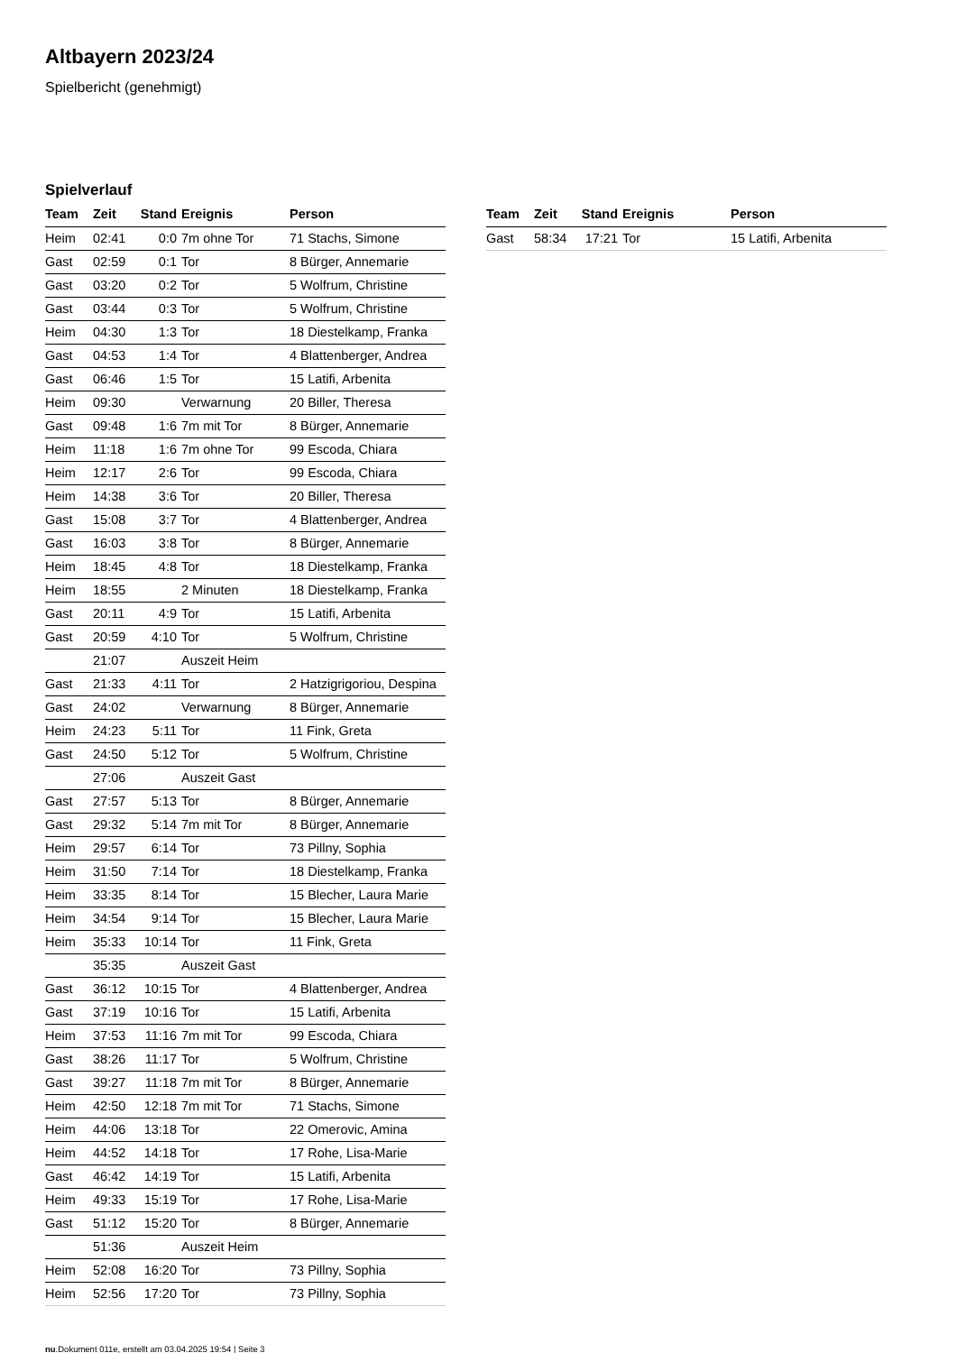Altbayern 2023/24
Spielbericht (genehmigt)
Spielverlauf
| Team | Zeit | Stand | Ereignis | Person |
| --- | --- | --- | --- | --- |
| Heim | 02:41 | 0:0 | 7m ohne Tor | 71 Stachs, Simone |
| Gast | 02:59 | 0:1 | Tor | 8 Bürger, Annemarie |
| Gast | 03:20 | 0:2 | Tor | 5 Wolfrum, Christine |
| Gast | 03:44 | 0:3 | Tor | 5 Wolfrum, Christine |
| Heim | 04:30 | 1:3 | Tor | 18 Diestelkamp, Franka |
| Gast | 04:53 | 1:4 | Tor | 4 Blattenberger, Andrea |
| Gast | 06:46 | 1:5 | Tor | 15 Latifi, Arbenita |
| Heim | 09:30 | | Verwarnung | 20 Biller, Theresa |
| Gast | 09:48 | 1:6 | 7m mit Tor | 8 Bürger, Annemarie |
| Heim | 11:18 | 1:6 | 7m ohne Tor | 99 Escoda, Chiara |
| Heim | 12:17 | 2:6 | Tor | 99 Escoda, Chiara |
| Heim | 14:38 | 3:6 | Tor | 20 Biller, Theresa |
| Gast | 15:08 | 3:7 | Tor | 4 Blattenberger, Andrea |
| Gast | 16:03 | 3:8 | Tor | 8 Bürger, Annemarie |
| Heim | 18:45 | 4:8 | Tor | 18 Diestelkamp, Franka |
| Heim | 18:55 | | 2 Minuten | 18 Diestelkamp, Franka |
| Gast | 20:11 | 4:9 | Tor | 15 Latifi, Arbenita |
| Gast | 20:59 | 4:10 | Tor | 5 Wolfrum, Christine |
| | 21:07 | | Auszeit Heim | |
| Gast | 21:33 | 4:11 | Tor | 2 Hatzigrigoriou, Despina |
| Gast | 24:02 | | Verwarnung | 8 Bürger, Annemarie |
| Heim | 24:23 | 5:11 | Tor | 11 Fink, Greta |
| Gast | 24:50 | 5:12 | Tor | 5 Wolfrum, Christine |
| | 27:06 | | Auszeit Gast | |
| Gast | 27:57 | 5:13 | Tor | 8 Bürger, Annemarie |
| Gast | 29:32 | 5:14 | 7m mit Tor | 8 Bürger, Annemarie |
| Heim | 29:57 | 6:14 | Tor | 73 Pillny, Sophia |
| Heim | 31:50 | 7:14 | Tor | 18 Diestelkamp, Franka |
| Heim | 33:35 | 8:14 | Tor | 15 Blecher, Laura Marie |
| Heim | 34:54 | 9:14 | Tor | 15 Blecher, Laura Marie |
| Heim | 35:33 | 10:14 | Tor | 11 Fink, Greta |
| | 35:35 | | Auszeit Gast | |
| Gast | 36:12 | 10:15 | Tor | 4 Blattenberger, Andrea |
| Gast | 37:19 | 10:16 | Tor | 15 Latifi, Arbenita |
| Heim | 37:53 | 11:16 | 7m mit Tor | 99 Escoda, Chiara |
| Gast | 38:26 | 11:17 | Tor | 5 Wolfrum, Christine |
| Gast | 39:27 | 11:18 | 7m mit Tor | 8 Bürger, Annemarie |
| Heim | 42:50 | 12:18 | 7m mit Tor | 71 Stachs, Simone |
| Heim | 44:06 | 13:18 | Tor | 22 Omerovic, Amina |
| Heim | 44:52 | 14:18 | Tor | 17 Rohe, Lisa-Marie |
| Gast | 46:42 | 14:19 | Tor | 15 Latifi, Arbenita |
| Heim | 49:33 | 15:19 | Tor | 17 Rohe, Lisa-Marie |
| Gast | 51:12 | 15:20 | Tor | 8 Bürger, Annemarie |
| | 51:36 | | Auszeit Heim | |
| Heim | 52:08 | 16:20 | Tor | 73 Pillny, Sophia |
| Heim | 52:56 | 17:20 | Tor | 73 Pillny, Sophia |
| Team | Zeit | Stand | Ereignis | Person |
| --- | --- | --- | --- | --- |
| Gast | 58:34 | 17:21 | Tor | 15 Latifi, Arbenita |
nu.Dokument 011e, erstellt am 03.04.2025 19:54 | Seite 3